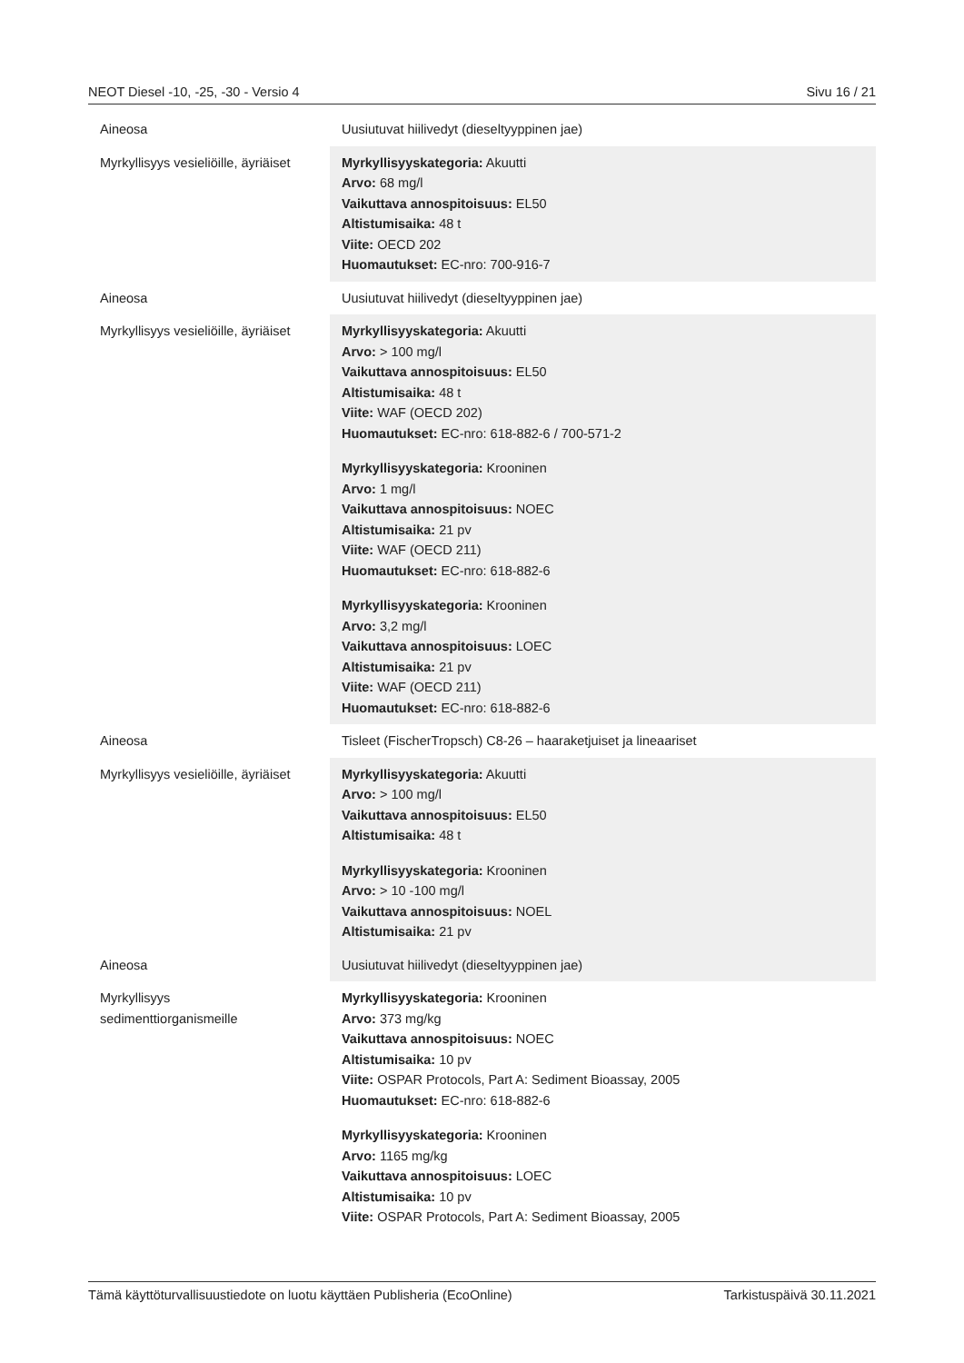NEOT Diesel -10, -25, -30 - Versio 4 Sivu 16 / 21
| Aineosa | Uusiutuvat hiilivedyt (dieseltyyppinen jae) |
| Myrkyllisyys vesieliöille, äyriäiset | Myrkyllisyyskategoria: Akuutti Arvo: 68 mg/l Vaikuttava annospitoisuus: EL50 Altistumisaika: 48 t Viite: OECD 202 Huomautukset: EC-nro: 700-916-7 |
| Aineosa | Uusiutuvat hiilivedyt (dieseltyyppinen jae) |
| Myrkyllisyys vesieliöille, äyriäiset | Myrkyllisyyskategoria: Akuutti Arvo: > 100 mg/l Vaikuttava annospitoisuus: EL50 Altistumisaika: 48 t Viite: WAF (OECD 202) Huomautukset: EC-nro: 618-882-6 / 700-571-2 Myrkyllisyyskategoria: Krooninen Arvo: 1 mg/l Vaikuttava annospitoisuus: NOEC Altistumisaika: 21 pv Viite: WAF (OECD 211) Huomautukset: EC-nro: 618-882-6 Myrkyllisyyskategoria: Krooninen Arvo: 3,2 mg/l Vaikuttava annospitoisuus: LOEC Altistumisaika: 21 pv Viite: WAF (OECD 211) Huomautukset: EC-nro: 618-882-6 |
| Aineosa | Tisleet (FischerTropsch) C8-26 – haaraketjuiset ja lineaariset |
| Myrkyllisyys vesieliöille, äyriäiset | Myrkyllisyyskategoria: Akuutti Arvo: > 100 mg/l Vaikuttava annospitoisuus: EL50 Altistumisaika: 48 t Myrkyllisyyskategoria: Krooninen Arvo: > 10 -100 mg/l Vaikuttava annospitoisuus: NOEL Altistumisaika: 21 pv |
| Aineosa | Uusiutuvat hiilivedyt (dieseltyyppinen jae) |
| Myrkyllisyys sedimenttiorganismeille | Myrkyllisyyskategoria: Krooninen Arvo: 373 mg/kg Vaikuttava annospitoisuus: NOEC Altistumisaika: 10 pv Viite: OSPAR Protocols, Part A: Sediment Bioassay, 2005 Huomautukset: EC-nro: 618-882-6 Myrkyllisyyskategoria: Krooninen Arvo: 1165 mg/kg Vaikuttava annospitoisuus: LOEC Altistumisaika: 10 pv Viite: OSPAR Protocols, Part A: Sediment Bioassay, 2005 |
Tämä käyttöturvallisuustiedote on luotu käyttäen Publisheria (EcoOnline) Tarkistuspäivä 30.11.2021